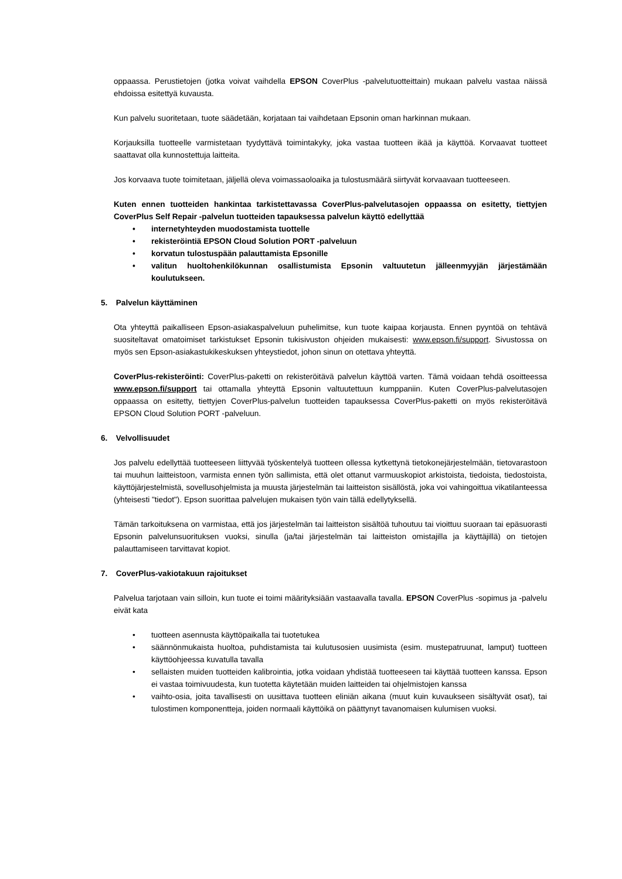oppaassa. Perustietojen (jotka voivat vaihdella EPSON CoverPlus -palvelutuotteittain) mukaan palvelu vastaa näissä ehdoissa esitettyä kuvausta.
Kun palvelu suoritetaan, tuote säädetään, korjataan tai vaihdetaan Epsonin oman harkinnan mukaan.
Korjauksilla tuotteelle varmistetaan tyydyttävä toimintakyky, joka vastaa tuotteen ikää ja käyttöä. Korvaavat tuotteet saattavat olla kunnostettuja laitteita.
Jos korvaava tuote toimitetaan, jäljellä oleva voimassaoloaika ja tulostusmäärä siirtyvät korvaavaan tuotteeseen.
Kuten ennen tuotteiden hankintaa tarkistettavassa CoverPlus-palvelutasojen oppaassa on esitetty, tiettyjen CoverPlus Self Repair -palvelun tuotteiden tapauksessa palvelun käyttö edellyttää
• internetyhteyden muodostamista tuottelle
• rekisteröintiä EPSON Cloud Solution PORT -palveluun
• korvatun tulostuspään palauttamista Epsonille
• valitun huoltohenkilökunnan osallistumista Epsonin valtuutetun jälleenmyyjän järjestämään koulutukseen.
5. Palvelun käyttäminen
Ota yhteyttä paikalliseen Epson-asiakaspalveluun puhelimitse, kun tuote kaipaa korjausta. Ennen pyyntöä on tehtävä suositeltavat omatoimiset tarkistukset Epsonin tukisivuston ohjeiden mukaisesti: www.epson.fi/support. Sivustossa on myös sen Epson-asiakastukikeskuksen yhteystiedot, johon sinun on otettava yhteyttä.
CoverPlus-rekisteröinti: CoverPlus-paketti on rekisteröitävä palvelun käyttöä varten. Tämä voidaan tehdä osoitteessa www.epson.fi/support tai ottamalla yhteyttä Epsonin valtuutettuun kumppaniin. Kuten CoverPlus-palvelutasojen oppaassa on esitetty, tiettyjen CoverPlus-palvelun tuotteiden tapauksessa CoverPlus-paketti on myös rekisteröitävä EPSON Cloud Solution PORT -palveluun.
6. Velvollisuudet
Jos palvelu edellyttää tuotteeseen liittyvää työskentelyä tuotteen ollessa kytkettynä tietokonejärjestelmään, tietovarastoon tai muuhun laitteistoon, varmista ennen työn sallimista, että olet ottanut varmuuskopiot arkistoista, tiedoista, tiedostoista, käyttöjärjestelmistä, sovellusohjelmista ja muusta järjestelmän tai laitteiston sisällöstä, joka voi vahingoittua vikatilanteessa (yhteisesti "tiedot"). Epson suorittaa palvelujen mukaisen työn vain tällä edellytyksellä.
Tämän tarkoituksena on varmistaa, että jos järjestelmän tai laitteiston sisältöä tuhoutuu tai vioittuu suoraan tai epäsuorasti Epsonin palvelunsuorituksen vuoksi, sinulla (ja/tai järjestelmän tai laitteiston omistajilla ja käyttäjillä) on tietojen palauttamiseen tarvittavat kopiot.
7. CoverPlus-vakiotakuun rajoitukset
Palvelua tarjotaan vain silloin, kun tuote ei toimi määrityksiään vastaavalla tavalla. EPSON CoverPlus -sopimus ja -palvelu eivät kata
• tuotteen asennusta käyttöpaikalla tai tuotetukea
• säännönmukaista huoltoa, puhdistamista tai kulutusosien uusimista (esim. mustepatruunat, lamput) tuotteen käyttöohjeessa kuvatulla tavalla
• sellaisten muiden tuotteiden kalibrointia, jotka voidaan yhdistää tuotteeseen tai käyttää tuotteen kanssa. Epson ei vastaa toimivuudesta, kun tuotetta käytetään muiden laitteiden tai ohjelmistojen kanssa
• vaihto-osia, joita tavallisesti on uusittava tuotteen eliniän aikana (muut kuin kuvaukseen sisältyvät osat), tai tulostimen komponentteja, joiden normaali käyttöikä on päättynyt tavanomaisen kulumisen vuoksi.